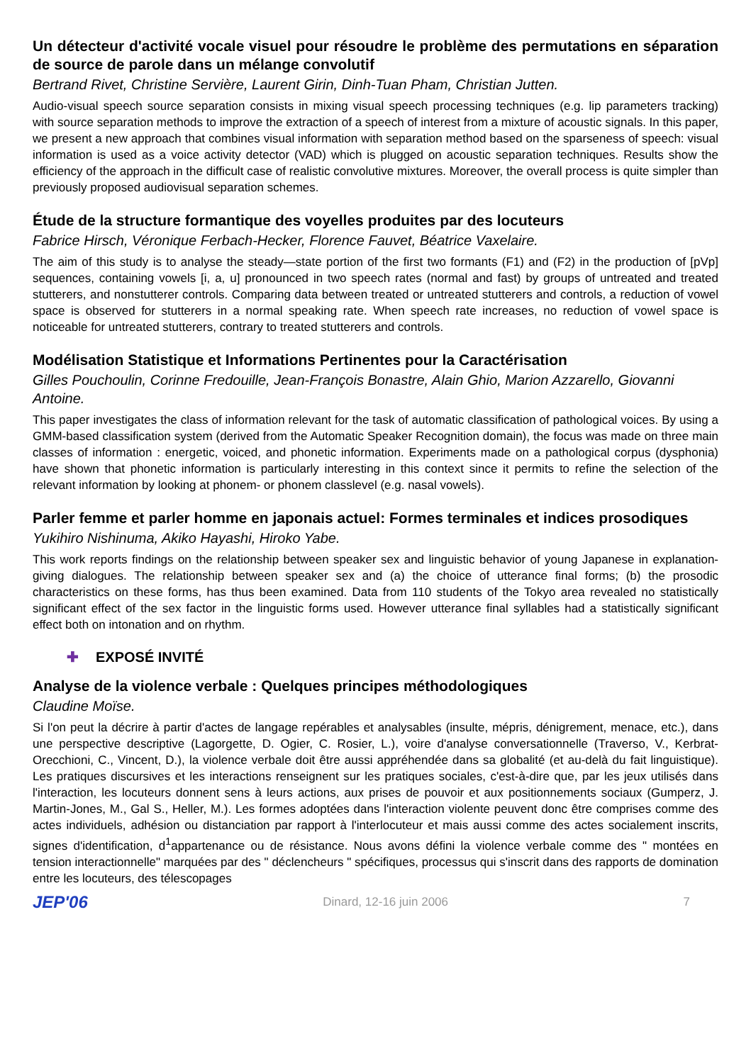Un détecteur d'activité vocale visuel pour résoudre le problème des permutations en séparation de source de parole dans un mélange convolutif
Bertrand Rivet, Christine Servière, Laurent Girin, Dinh-Tuan Pham, Christian Jutten.
Audio-visual speech source separation consists in mixing visual speech processing techniques (e.g. lip parameters tracking) with source separation methods to improve the extraction of a speech of interest from a mixture of acoustic signals. In this paper, we present a new approach that combines visual information with separation method based on the sparseness of speech: visual information is used as a voice activity detector (VAD) which is plugged on acoustic separation techniques. Results show the efficiency of the approach in the difficult case of realistic convolutive mixtures. Moreover, the overall process is quite simpler than previously proposed audiovisual separation schemes.
Étude de la structure formantique des voyelles produites par des locuteurs
Fabrice Hirsch, Véronique Ferbach-Hecker, Florence Fauvet, Béatrice Vaxelaire.
The aim of this study is to analyse the steady—state portion of the first two formants (F1) and (F2) in the production of [pVp] sequences, containing vowels [i, a, u] pronounced in two speech rates (normal and fast) by groups of untreated and treated stutterers, and nonstutterer controls. Comparing data between treated or untreated stutterers and controls, a reduction of vowel space is observed for stutterers in a normal speaking rate. When speech rate increases, no reduction of vowel space is noticeable for untreated stutterers, contrary to treated stutterers and controls.
Modélisation Statistique et Informations Pertinentes pour la Caractérisation
Gilles Pouchoulin, Corinne Fredouille, Jean-François Bonastre, Alain Ghio, Marion Azzarello, Giovanni Antoine.
This paper investigates the class of information relevant for the task of automatic classification of pathological voices. By using a GMM-based classification system (derived from the Automatic Speaker Recognition domain), the focus was made on three main classes of information : energetic, voiced, and phonetic information. Experiments made on a pathological corpus (dysphonia) have shown that phonetic information is particularly interesting in this context since it permits to refine the selection of the relevant information by looking at phonem- or phonem classlevel (e.g. nasal vowels).
Parler femme et parler homme en japonais actuel: Formes terminales et indices prosodiques
Yukihiro Nishinuma, Akiko Hayashi, Hiroko Yabe.
This work reports findings on the relationship between speaker sex and linguistic behavior of young Japanese in explanation-giving dialogues. The relationship between speaker sex and (a) the choice of utterance final forms; (b) the prosodic characteristics on these forms, has thus been examined. Data from 110 students of the Tokyo area revealed no statistically significant effect of the sex factor in the linguistic forms used. However utterance final syllables had a statistically significant effect both on intonation and on rhythm.
✚ EXPOSÉ INVITÉ
Analyse de la violence verbale : Quelques principes méthodologiques
Claudine Moïse.
Si l'on peut la décrire à partir d'actes de langage repérables et analysables (insulte, mépris, dénigrement, menace, etc.), dans une perspective descriptive (Lagorgette, D. Ogier, C. Rosier, L.), voire d'analyse conversationnelle (Traverso, V., Kerbrat-Orecchioni, C., Vincent, D.), la violence verbale doit être aussi appréhendée dans sa globalité (et au-delà du fait linguistique). Les pratiques discursives et les interactions renseignent sur les pratiques sociales, c'est-à-dire que, par les jeux utilisés dans l'interaction, les locuteurs donnent sens à leurs actions, aux prises de pouvoir et aux positionnements sociaux (Gumperz, J. Martin-Jones, M., Gal S., Heller, M.). Les formes adoptées dans l'interaction violente peuvent donc être comprises comme des actes individuels, adhésion ou distanciation par rapport à l'interlocuteur et mais aussi comme des actes socialement inscrits, signes d'identification, d<sup>1</sup>appartenance ou de résistance. Nous avons défini la violence verbale comme des " montées en tension interactionnelle" marquées par des " déclencheurs " spécifiques, processus qui s'inscrit dans des rapports de domination entre les locuteurs, des télescopages
JEP'06 Dinard, 12-16 juin 2006 7